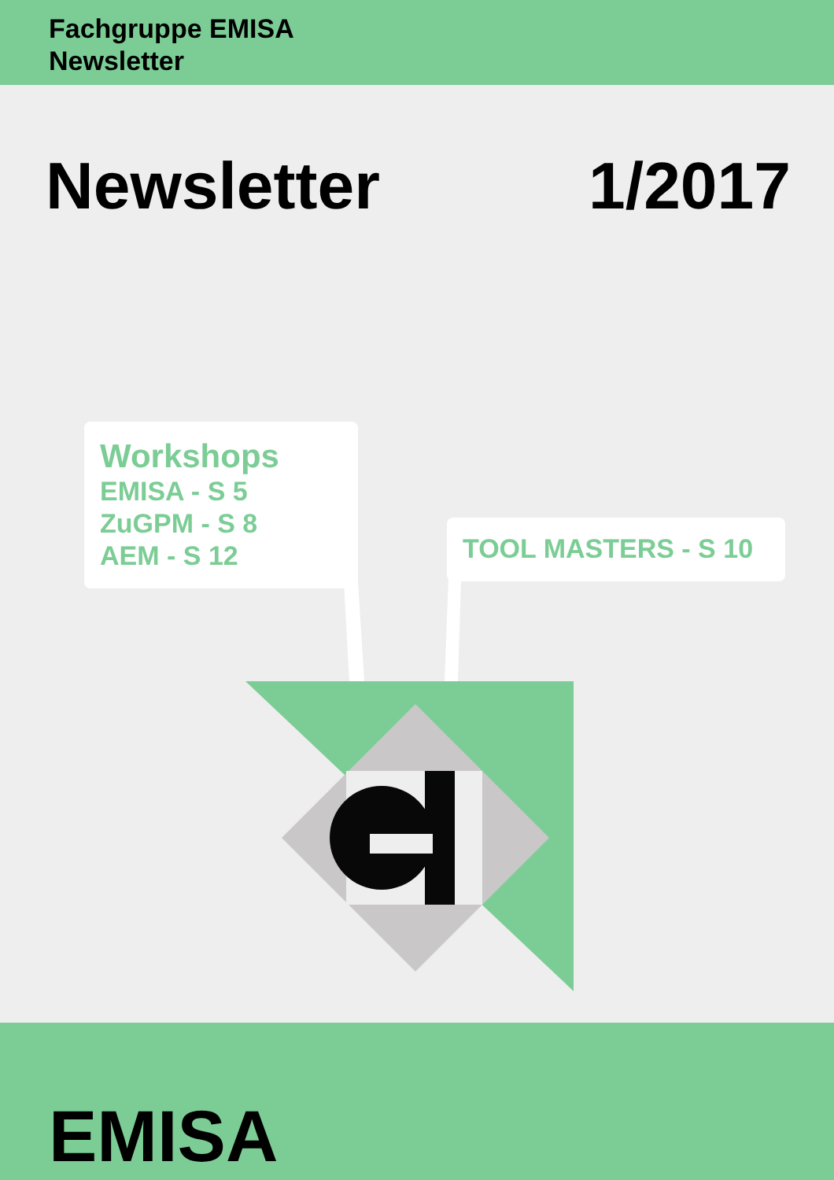Fachgruppe EMISA
Newsletter
Newsletter 1/2017
Workshops
EMISA - S 5
ZuGPM - S 8
AEM - S 12
TOOL MASTERS - S 10
EMISA